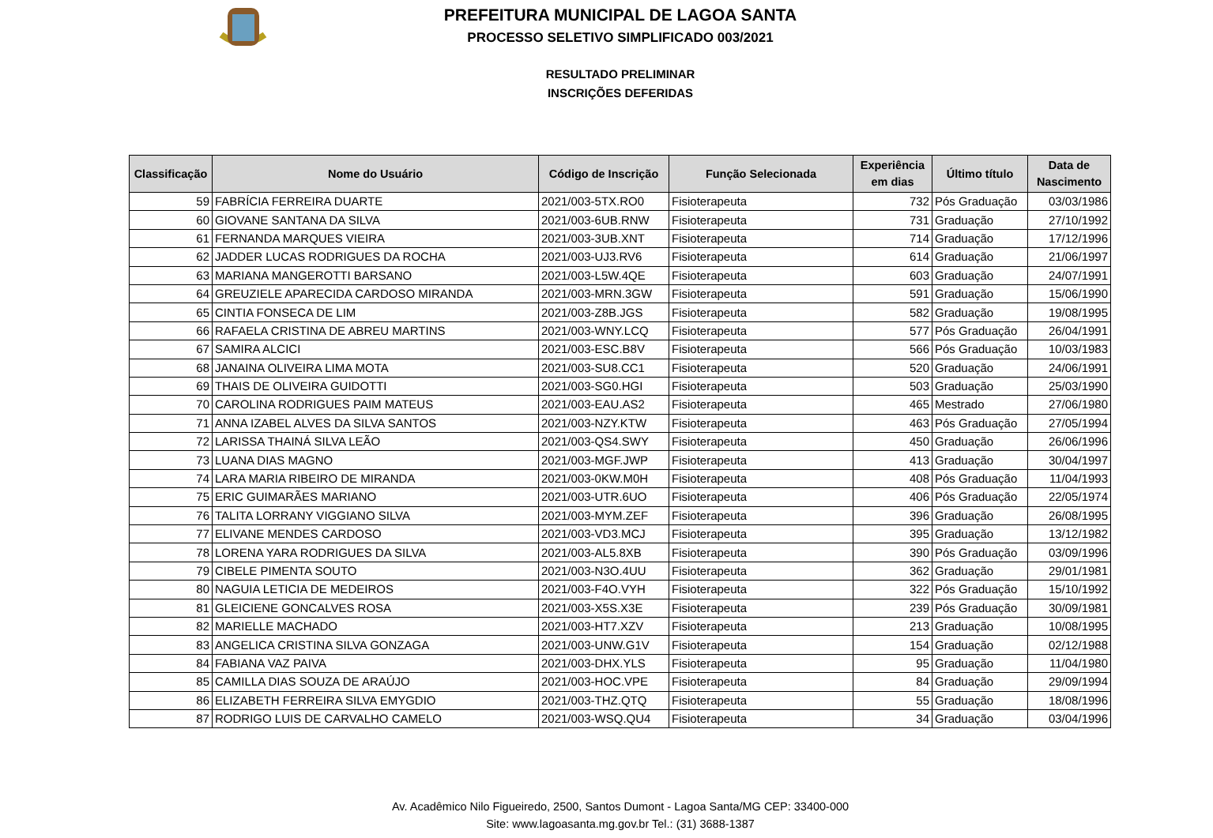PREFEITURA MUNICIPAL DE LAGOA SANTA
PROCESSO SELETIVO SIMPLIFICADO 003/2021
RESULTADO PRELIMINAR
INSCRIÇÕES DEFERIDAS
| Classificação | Nome do Usuário | Código de Inscrição | Função Selecionada | Experiência em dias | Último título | Data de Nascimento |
| --- | --- | --- | --- | --- | --- | --- |
| 59 | FABRÍCIA FERREIRA DUARTE | 2021/003-5TX.RO0 | Fisioterapeuta | 732 | Pós Graduação | 03/03/1986 |
| 60 | GIOVANE SANTANA DA SILVA | 2021/003-6UB.RNW | Fisioterapeuta | 731 | Graduação | 27/10/1992 |
| 61 | FERNANDA MARQUES VIEIRA | 2021/003-3UB.XNT | Fisioterapeuta | 714 | Graduação | 17/12/1996 |
| 62 | JADDER LUCAS RODRIGUES DA ROCHA | 2021/003-UJ3.RV6 | Fisioterapeuta | 614 | Graduação | 21/06/1997 |
| 63 | MARIANA MANGEROTTI BARSANO | 2021/003-L5W.4QE | Fisioterapeuta | 603 | Graduação | 24/07/1991 |
| 64 | GREUZIELE APARECIDA CARDOSO MIRANDA | 2021/003-MRN.3GW | Fisioterapeuta | 591 | Graduação | 15/06/1990 |
| 65 | CINTIA FONSECA DE LIM | 2021/003-Z8B.JGS | Fisioterapeuta | 582 | Graduação | 19/08/1995 |
| 66 | RAFAELA CRISTINA DE ABREU MARTINS | 2021/003-WNY.LCQ | Fisioterapeuta | 577 | Pós Graduação | 26/04/1991 |
| 67 | SAMIRA ALCICI | 2021/003-ESC.B8V | Fisioterapeuta | 566 | Pós Graduação | 10/03/1983 |
| 68 | JANAINA OLIVEIRA LIMA MOTA | 2021/003-SU8.CC1 | Fisioterapeuta | 520 | Graduação | 24/06/1991 |
| 69 | THAIS DE OLIVEIRA GUIDOTTI | 2021/003-SG0.HGI | Fisioterapeuta | 503 | Graduação | 25/03/1990 |
| 70 | CAROLINA RODRIGUES PAIM MATEUS | 2021/003-EAU.AS2 | Fisioterapeuta | 465 | Mestrado | 27/06/1980 |
| 71 | ANNA IZABEL ALVES DA SILVA SANTOS | 2021/003-NZY.KTW | Fisioterapeuta | 463 | Pós Graduação | 27/05/1994 |
| 72 | LARISSA THAINÁ SILVA LEÃO | 2021/003-QS4.SWY | Fisioterapeuta | 450 | Graduação | 26/06/1996 |
| 73 | LUANA DIAS MAGNO | 2021/003-MGF.JWP | Fisioterapeuta | 413 | Graduação | 30/04/1997 |
| 74 | LARA MARIA RIBEIRO DE MIRANDA | 2021/003-0KW.M0H | Fisioterapeuta | 408 | Pós Graduação | 11/04/1993 |
| 75 | ERIC GUIMARÃES MARIANO | 2021/003-UTR.6UO | Fisioterapeuta | 406 | Pós Graduação | 22/05/1974 |
| 76 | TALITA LORRANY VIGGIANO SILVA | 2021/003-MYM.ZEF | Fisioterapeuta | 396 | Graduação | 26/08/1995 |
| 77 | ELIVANE MENDES CARDOSO | 2021/003-VD3.MCJ | Fisioterapeuta | 395 | Graduação | 13/12/1982 |
| 78 | LORENA YARA RODRIGUES DA SILVA | 2021/003-AL5.8XB | Fisioterapeuta | 390 | Pós Graduação | 03/09/1996 |
| 79 | CIBELE PIMENTA SOUTO | 2021/003-N3O.4UU | Fisioterapeuta | 362 | Graduação | 29/01/1981 |
| 80 | NAGUIA LETICIA DE MEDEIROS | 2021/003-F4O.VYH | Fisioterapeuta | 322 | Pós Graduação | 15/10/1992 |
| 81 | GLEICIENE GONCALVES ROSA | 2021/003-X5S.X3E | Fisioterapeuta | 239 | Pós Graduação | 30/09/1981 |
| 82 | MARIELLE MACHADO | 2021/003-HT7.XZV | Fisioterapeuta | 213 | Graduação | 10/08/1995 |
| 83 | ANGELICA CRISTINA SILVA GONZAGA | 2021/003-UNW.G1V | Fisioterapeuta | 154 | Graduação | 02/12/1988 |
| 84 | FABIANA VAZ PAIVA | 2021/003-DHX.YLS | Fisioterapeuta | 95 | Graduação | 11/04/1980 |
| 85 | CAMILLA DIAS SOUZA DE ARAÚJO | 2021/003-HOC.VPE | Fisioterapeuta | 84 | Graduação | 29/09/1994 |
| 86 | ELIZABETH FERREIRA SILVA EMYGDIO | 2021/003-THZ.QTQ | Fisioterapeuta | 55 | Graduação | 18/08/1996 |
| 87 | RODRIGO LUIS DE CARVALHO CAMELO | 2021/003-WSQ.QU4 | Fisioterapeuta | 34 | Graduação | 03/04/1996 |
Av. Acadêmico Nilo Figueiredo, 2500, Santos Dumont - Lagoa Santa/MG CEP: 33400-000
Site: www.lagoasanta.mg.gov.br Tel.: (31) 3688-1387